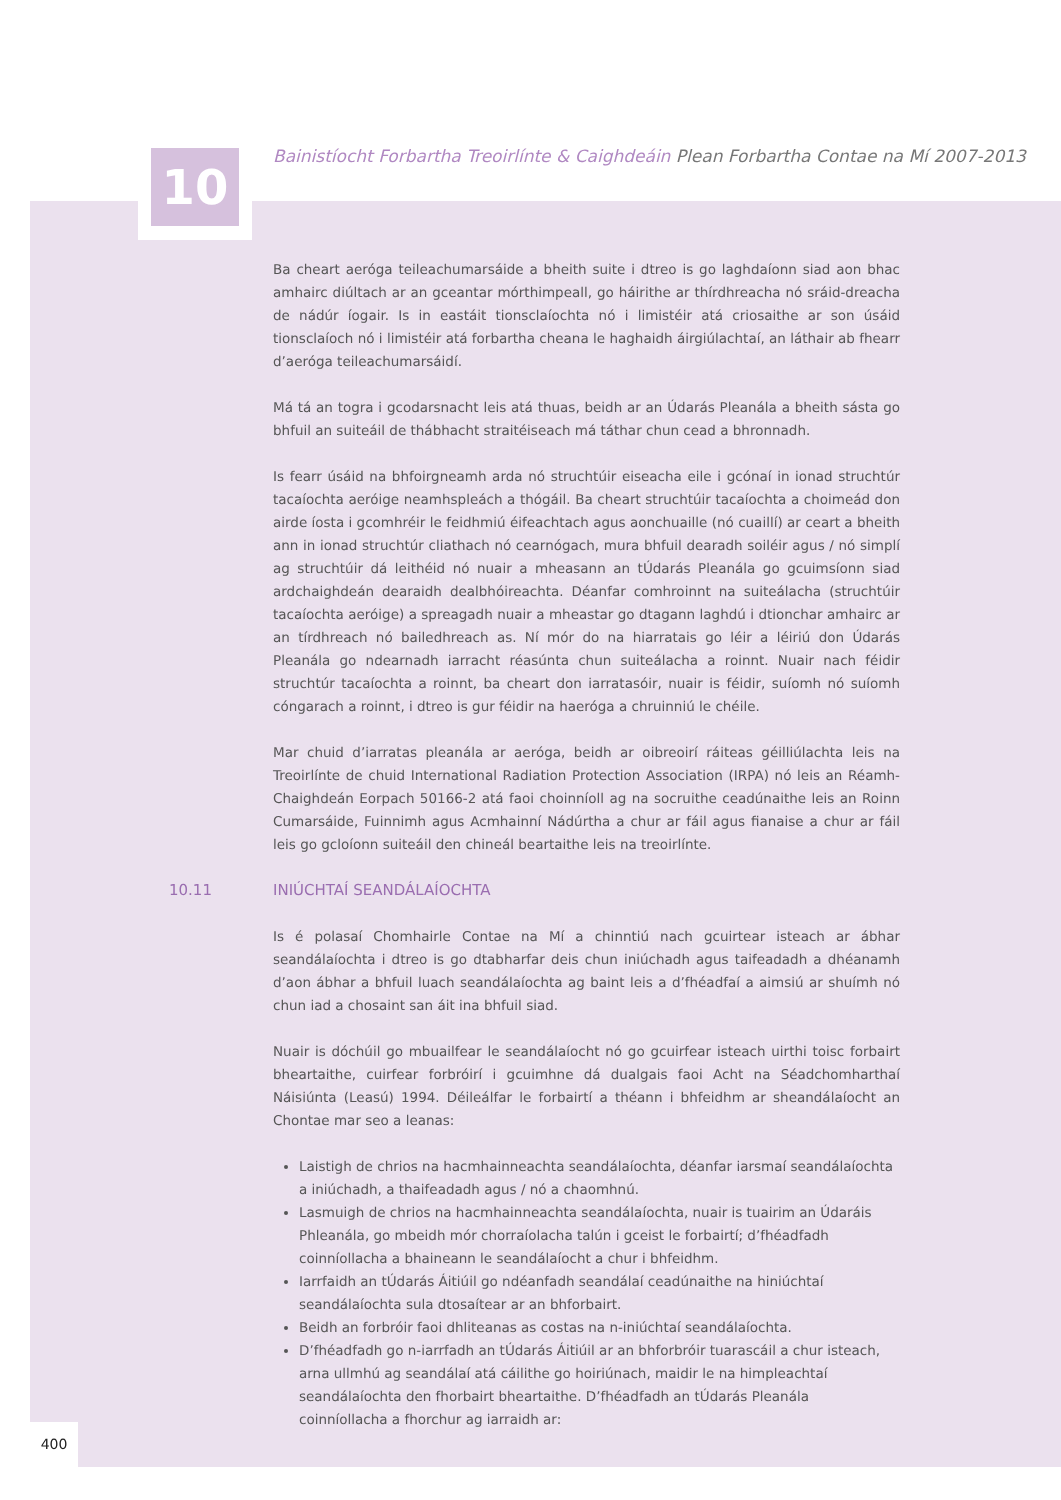10
Bainistíocht Forbartha Treoirlínte & Caighdeáin Plean Forbartha Contae na Mí 2007-2013
Ba cheart aeróga teileachumarsáide a bheith suite i dtreo is go laghdaíonn siad aon bhac amhairc diúltach ar an gceantar mórthimpeall, go háirithe ar thírdhreacha nó sráid-dreacha de nádúr íogair. Is in eastáit tionsclaíochta nó i limistéir atá criosaithe ar son úsáid tionsclaíoch nó i limistéir atá forbartha cheana le haghaidh áirgiúlachtaí, an láthair ab fhearr d’aeróga teileachumarsáidí.
Má tá an togra i gcodarsnacht leis atá thuas, beidh ar an Údarás Pleanála a bheith sásta go bhfuil an suiteáil de thábhacht straitéiseach má táthar chun cead a bhronnadh.
Is fearr úsáid na bhfoirgneamh arda nó struchtúir eiseacha eile i gcónaí in ionad struchtúr tacaíochta aeróige neamhspleách a thógáil. Ba cheart struchtúir tacaíochta a choimeád don airde íosta i gcomhréir le feidhmiú éifeachtach agus aonchuaille (nó cuaillí) ar ceart a bheith ann in ionad struchtúr cliathach nó cearnógach, mura bhfuil dearadh soiléir agus / nó simplí ag struchtúir dá leithéid nó nuair a mheasann an tÚdarás Pleanála go gcuimsíonn siad ardchaighdeán dearaidh dealbhóireachta. Déanfar comhroinnt na suiteálacha (struchtúir tacaíochta aeróige) a spreagadh nuair a mheastar go dtagann laghdú i dtionchar amhairc ar an tírdhreach nó bailedhreach as. Ní mór do na hiarratais go léir a léiriú don Údarás Pleanála go ndearnadh iarracht réasúnta chun suiteálacha a roinnt. Nuair nach féidir struchtúr tacaíochta a roinnt, ba cheart don iarratasóir, nuair is féidir, suíomh nó suíomh cóngarach a roinnt, i dtreo is gur féidir na haeróga a chruinniú le chéile.
Mar chuid d’iarratas pleanála ar aeróga, beidh ar oibreoirí ráiteas géilliúlachta leis na Treoirlínte de chuid International Radiation Protection Association (IRPA) nó leis an Réamh-Chaighdeán Eorpach 50166-2 atá faoi choinníoll ag na socruithe ceadúnaithe leis an Roinn Cumarsáide, Fuinnimh agus Acmhainní Nádúrtha a chur ar fáil agus fianaise a chur ar fáil leis go gcloíonn suiteáil den chineál beartaithe leis na treoirlínte.
10.11 INIÚCHTAÍ SEANDÁLAÍOCHTA
Is é polasaí Chomhairle Contae na Mí a chinntiú nach gcuirtear isteach ar ábhar seandálaíochta i dtreo is go dtabharfar deis chun iniúchadh agus taifeadadh a dhéanamh d’aon ábhar a bhfuil luach seandálaíochta ag baint leis a d’fhéadfaí a aimsiú ar shuímh nó chun iad a chosaint san áit ina bhfuil siad.
Nuair is dóchúil go mbuailfear le seandálaíocht nó go gcuirfear isteach uirthi toisc forbairt bheartaithe, cuirfear forbróirí i gcuimhne dá dualgais faoi Acht na Séadchomharthaí Náisiúnta (Leasú) 1994. Déileálfar le forbairtí a théann i bhfeidhm ar sheandálaíocht an Chontae mar seo a leanas:
Laistigh de chrios na hacmhainneachta seandálaíochta, déanfar iarsmaí seandálaíochta a iniúchadh, a thaifeadadh agus / nó a chaomhnú.
Lasmuigh de chrios na hacmhainneachta seandálaíochta, nuair is tuairim an Údaráis Phleanála, go mbeidh mór chorraíolacha talún i gceist le forbairtí; d’fhéadfadh coinníollacha a bhaineann le seandálaíocht a chur i bhfeidhm.
Iarrfaidh an tÚdarás Áitiúil go ndéanfadh seandálaí ceadúnaithe na hiniúchtaí seandálaíochta sula dtosaítear ar an bhforbairt.
Beidh an forbróir faoi dhliteanas as costas na n-iniúchtaí seandálaíochta.
D’fhéadfadh go n-iarrfadh an tÚdarás Áitiúil ar an bhforbróir tuarascáil a chur isteach, arna ullmhú ag seandálaí atá cáilithe go hoiriúnach, maidir le na himpleachtaí seandálaíochta den fhorbairt bheartaithe. D’fhéadfadh an tÚdarás Pleanála coinníollacha a fhorchur ag iarraidh ar:
400